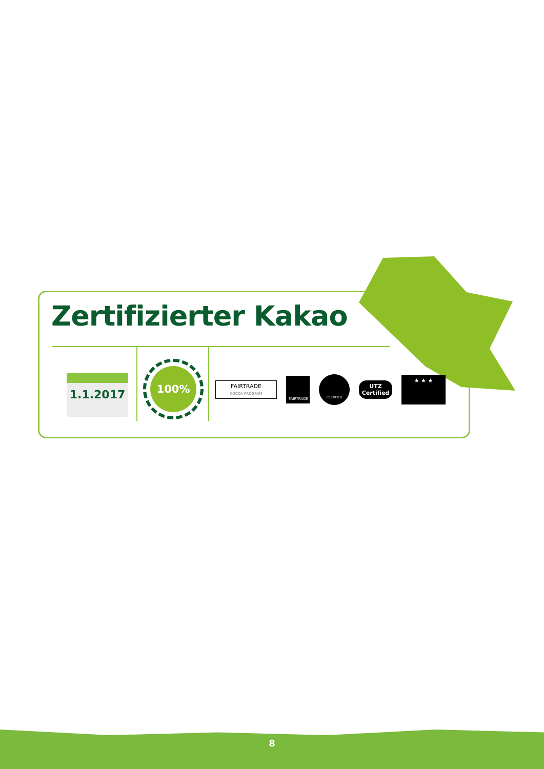Zertifizierter Kakao
1.1.2017
100%
FAIRTRADE
COCOA PROGRAM
FAIRTRADE
CERTIFIED
UTZ
Certified
★ ★ ★
8